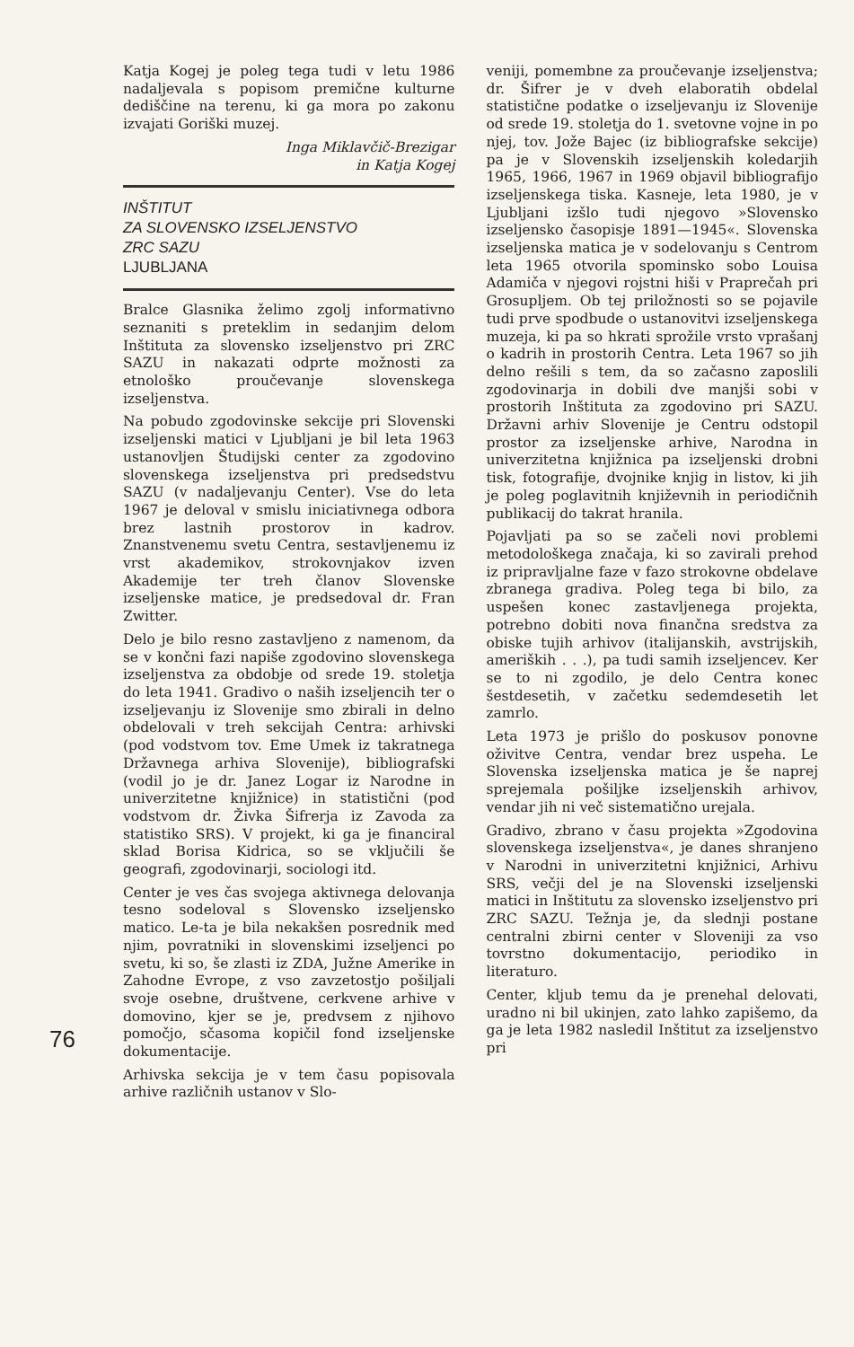76
Katja Kogej je poleg tega tudi v letu 1986 nadaljevala s popisom premične kulturne dediščine na terenu, ki ga mora po zakonu izvajati Goriški muzej.
Inga Miklavčič-Brezigar
in Katja Kogej
INŠTITUT
ZA SLOVENSKO IZSELJENSTVO
ZRC SAZU
LJUBLJANA
Bralce Glasnika želimo zgolj informativno seznaniti s preteklim in sedanjim delom Inštituta za slovensko izseljenstvo pri ZRC SAZU in nakazati odprte možnosti za etnološko proučevanje slovenskega izseljenstva.
Na pobudo zgodovinske sekcije pri Slovenski izseljenski matici v Ljubljani je bil leta 1963 ustanovljen Študijski center za zgodovino slovenskega izseljenstva pri predsedstvu SAZU (v nadaljevanju Center). Vse do leta 1967 je deloval v smislu iniciativnega odbora brez lastnih prostorov in kadrov. Znanstvenemu svetu Centra, sestavljenemu iz vrst akademikov, strokovnjakov izven Akademije ter treh članov Slovenske izseljenske matice, je predsedoval dr. Fran Zwitter.
Delo je bilo resno zastavljeno z namenom, da se v končni fazi napiše zgodovino slovenskega izseljenstva za obdobje od srede 19. stoletja do leta 1941. Gradivo o naših izseljencih ter o izseljevanju iz Slovenije smo zbirali in delno obdelovali v treh sekcijah Centra: arhivski (pod vodstvom tov. Eme Umek iz takratnega Državnega arhiva Slovenije), bibliografski (vodil jo je dr. Janez Logar iz Narodne in univerzitetne knjižnice) in statistični (pod vodstvom dr. Živka Šifrerja iz Zavoda za statistiko SRS). V projekt, ki ga je financiral sklad Borisa Kidrica, so se vključili še geografi, zgodovinarji, sociologi itd.
Center je ves čas svojega aktivnega delovanja tesno sodeloval s Slovensko izseljensko matico. Le-ta je bila nekakšen posrednik med njim, povratniki in slovenskimi izseljenci po svetu, ki so, še zlasti iz ZDA, Južne Amerike in Zahodne Evrope, z vso zavzetostjo pošiljali svoje osebne, društvene, cerkvene arhive v domovino, kjer se je, predvsem z njihovo pomočjo, sčasoma kopičil fond izseljenske dokumentacije.
Arhivska sekcija je v tem času popisovala arhive različnih ustanov v Slo-
veniji, pomembne za proučevanje izseljenstva; dr. Šifrer je v dveh elaboratih obdelal statistične podatke o izseljevanju iz Slovenije od srede 19. stoletja do 1. svetovne vojne in po njej, tov. Jože Bajec (iz bibliografske sekcije) pa je v Slovenskih izseljenskih koledarjih 1965, 1966, 1967 in 1969 objavil bibliografijo izseljenskega tiska. Kasneje, leta 1980, je v Ljubljani izšlo tudi njegovo »Slovensko izseljensko časopisje 1891—1945«. Slovenska izseljenska matica je v sodelovanju s Centrom leta 1965 otvorila spominsko sobo Louisa Adamiča v njegovi rojstni hiši v Praprečah pri Grosupljem. Ob tej priložnosti so se pojavile tudi prve spodbude o ustanovitvi izseljenskega muzeja, ki pa so hkrati sprožile vrsto vprašanj o kadrih in prostorih Centra. Leta 1967 so jih delno rešili s tem, da so začasno zaposlili zgodovinarja in dobili dve manjši sobi v prostorih Inštituta za zgodovino pri SAZU. Državni arhiv Slovenije je Centru odstopil prostor za izseljenske arhive, Narodna in univerzitetna knjižnica pa izseljenski drobni tisk, fotografije, dvojnike knjig in listov, ki jih je poleg poglavitnih književnih in periodičnih publikacij do takrat hranila.
Pojavljati pa so se začeli novi problemi metodološkega značaja, ki so zavirali prehod iz pripravljalne faze v fazo strokovne obdelave zbranega gradiva. Poleg tega bi bilo, za uspešen konec zastavljenega projekta, potrebno dobiti nova finančna sredstva za obiske tujih arhivov (italijanskih, avstrijskih, ameriških . . .), pa tudi samih izseljencev. Ker se to ni zgodilo, je delo Centra konec šestdesetih, v začetku sedemdesetih let zamrlo.
Leta 1973 je prišlo do poskusov ponovne oživitve Centra, vendar brez uspeha. Le Slovenska izseljenska matica je še naprej sprejemala pošiljke izseljenskih arhivov, vendar jih ni več sistematično urejala.
Gradivo, zbrano v času projekta »Zgodovina slovenskega izseljenstva«, je danes shranjeno v Narodni in univerzitetni knjižnici, Arhivu SRS, večji del je na Slovenski izseljenski matici in Inštitutu za slovensko izseljenstvo pri ZRC SAZU. Težnja je, da slednji postane centralni zbirni center v Sloveniji za vso tovrstno dokumentacijo, periodiko in literaturo.
Center, kljub temu da je prenehal delovati, uradno ni bil ukinjen, zato lahko zapišemo, da ga je leta 1982 nasledil Inštitut za izseljenstvo pri